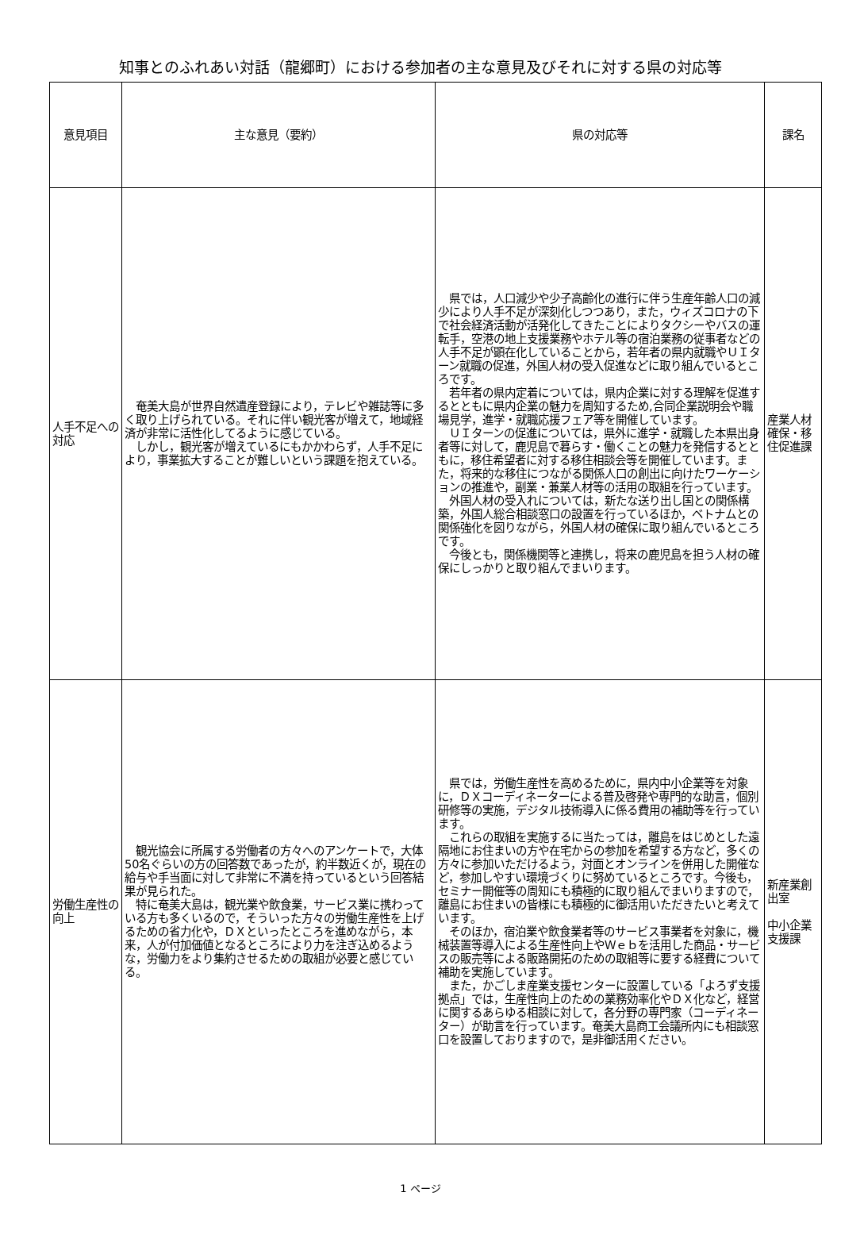知事とのふれあい対話（龍郷町）における参加者の主な意見及びそれに対する県の対応等
| 意見項目 | 主な意見（要約） | 県の対応等 | 課名 |
| --- | --- | --- | --- |
| 人手不足への対応 | 奄美大島が世界自然遺産登録により，テレビや雑誌等に多く取り上げられている。それに伴い観光客が増えて，地域経済が非常に活性化してるように感じている。 しかし，観光客が増えているにもかかわらず，人手不足により，事業拡大することが難しいという課題を抱えている。 | 県では，人口減少や少子高齢化の進行に伴う生産年齢人口の減少により人手不足が深刻化しつつあり，また，ウィズコロナの下で社会経済活動が活発化してきたことによりタクシーやバスの運転手，空港の地上支援業務やホテル等の宿泊業務の従事者などの人手不足が顕在化していることから，若年者の県内就職やＵＩターン就職の促進，外国人材の受入促進などに取り組んでいるところです。 若年者の県内定着については，県内企業に対する理解を促進するとともに県内企業の魅力を周知するため,合同企業説明会や職場見学，進学・就職応援フェア等を開催しています。 ＵＩターンの促進については，県外に進学・就職した本県出身者等に対して，鹿児島で暮らす・働くことの魅力を発信するとともに，移住希望者に対する移住相談会等を開催しています。また，将来的な移住につながる関係人口の創出に向けたワーケーションの推進や，副業・兼業人材等の活用の取組を行っています。 外国人材の受入れについては，新たな送り出し国との関係構築，外国人総合相談窓口の設置を行っているほか，ベトナムとの関係強化を図りながら，外国人材の確保に取り組んでいるところです。 今後とも，関係機関等と連携し，将来の鹿児島を担う人材の確保にしっかりと取り組んでまいります。 | 産業人材確保・移住促進課 |
| 労働生産性の向上 | 観光協会に所属する労働者の方々へのアンケートで，大体50名ぐらいの方の回答数であったが，約半数近くが，現在の給与や手当面に対して非常に不満を持っているという回答結果が見られた。 特に奄美大島は，観光業や飲食業，サービス業に携わっている方も多くいるので，そういった方々の労働生産性を上げるための省力化や，ＤＸといったところを進めながら，本来，人が付加価値となるところにより力を注ぎ込めるような，労働力をより集約させるための取組が必要と感じている。 | 県では，労働生産性を高めるために，県内中小企業等を対象に，ＤＸコーディネーターによる普及啓発や専門的な助言，個別研修等の実施，デジタル技術導入に係る費用の補助等を行っています。 これらの取組を実施するに当たっては，離島をはじめとした遠隔地にお住まいの方や在宅からの参加を希望する方など，多くの方々に参加いただけるよう，対面とオンラインを併用した開催など，参加しやすい環境づくりに努めているところです。今後も，セミナー開催等の周知にも積極的に取り組んでまいりますので，離島にお住まいの皆様にも積極的に御活用いただきたいと考えています。 そのほか，宿泊業や飲食業者等のサービス事業者を対象に，機械装置等導入による生産性向上やＷｅｂを活用した商品・サービスの販売等による販路開拓のための取組等に要する経費について補助を実施しています。 また，かごしま産業支援センターに設置している「よろず支援拠点」では，生産性向上のための業務効率化やＤＸ化など，経営に関するあらゆる相談に対して，各分野の専門家（コーディネーター）が助言を行っています。奄美大島商工会議所内にも相談窓口を設置しておりますので，是非御活用ください。 | 新産業創出室 中小企業支援課 |
1 ページ